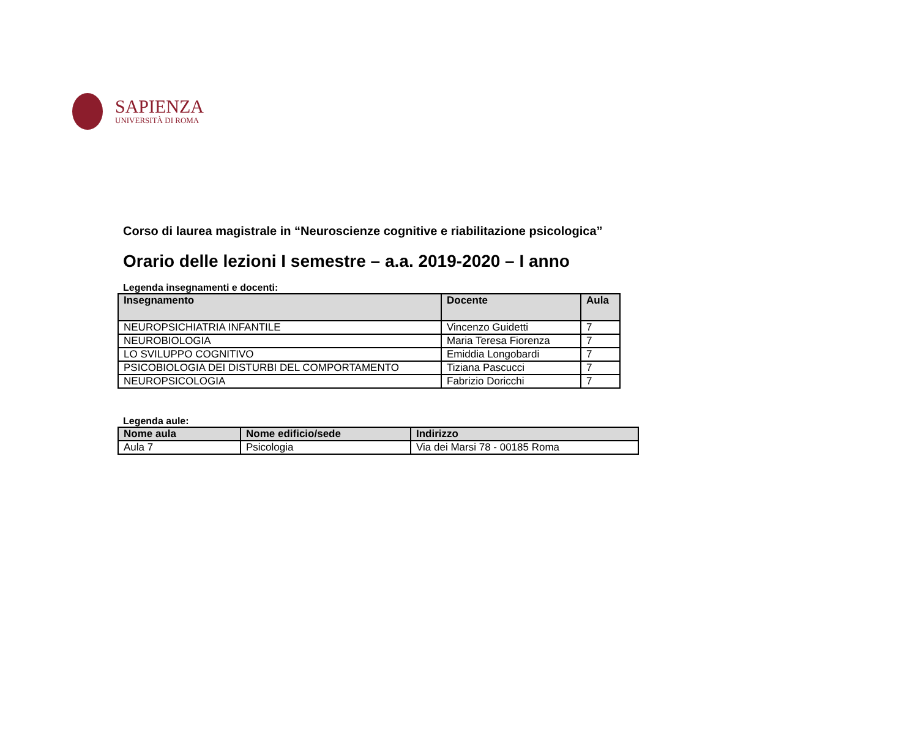SAPIENZA
UNIVERSITÀ DI ROMA
Corso di laurea magistrale in “Neuroscienze cognitive e riabilitazione psicologica”
Orario delle lezioni I semestre – a.a. 2019-2020 – I anno
Legenda insegnamenti e docenti:
| Insegnamento | Docente | Aula |
| --- | --- | --- |
| NEUROPSICHIATRIA INFANTILE | Vincenzo Guidetti | 7 |
| NEUROBIOLOGIA | Maria Teresa Fiorenza | 7 |
| LO SVILUPPO COGNITIVO | Emiddia Longobardi | 7 |
| PSICOBIOLOGIA DEI DISTURBI DEL COMPORTAMENTO | Tiziana Pascucci | 7 |
| NEUROPSICOLOGIA | Fabrizio Doricchi | 7 |
Legenda aule:
| Nome aula | Nome edificio/sede | Indirizzo |
| --- | --- | --- |
| Aula 7 | Psicologia | Via dei Marsi 78 - 00185 Roma |